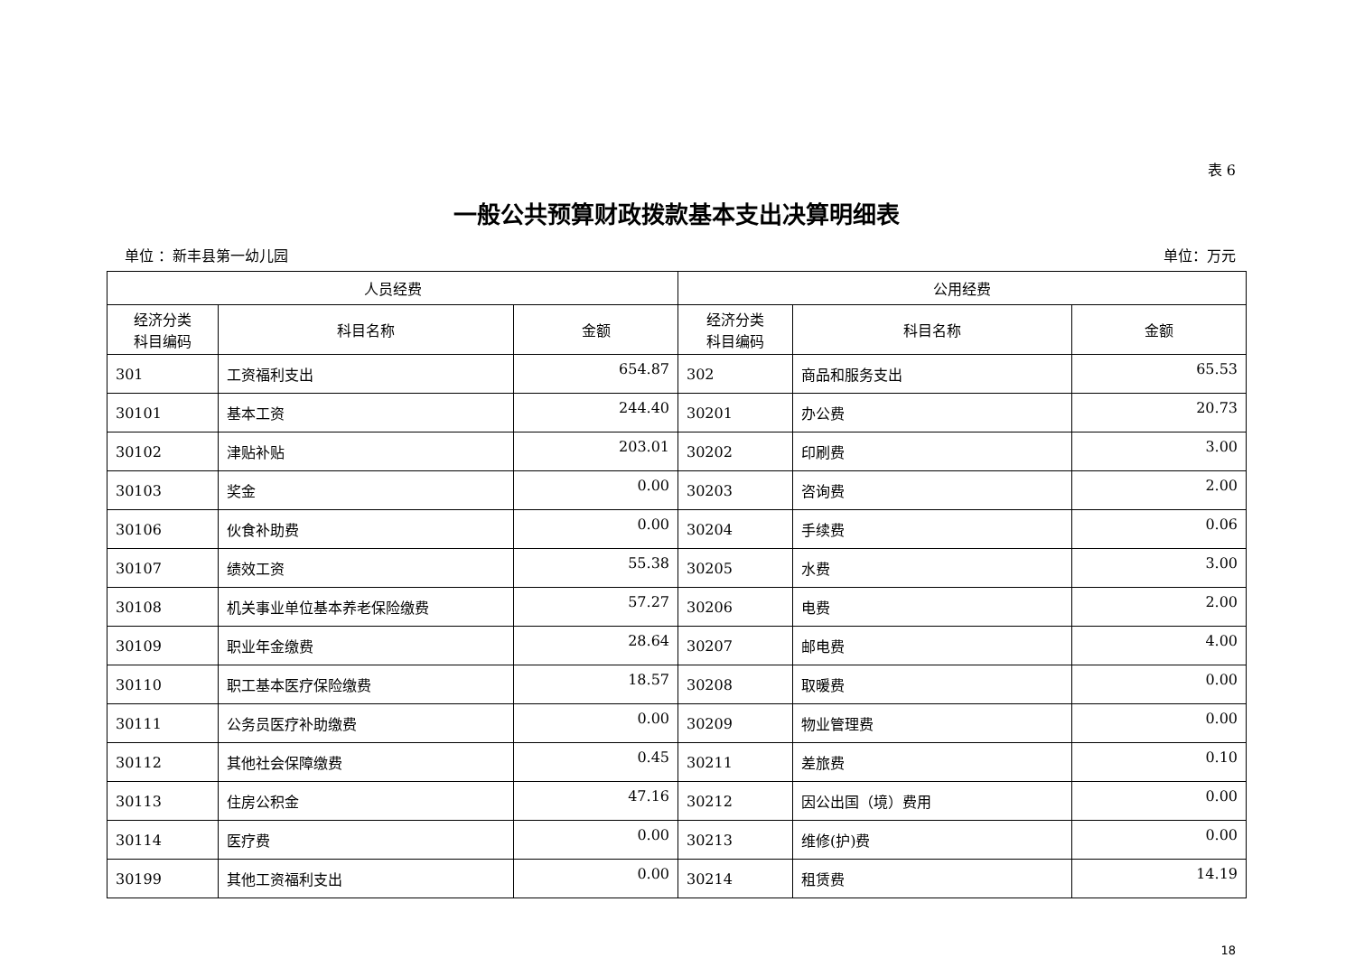表 6
一般公共预算财政拨款基本支出决算明细表
单位 ：新丰县第一幼儿园 单位：万元
| 人员经费 | | | 公用经费 | | |
| --- | --- | --- | --- | --- | --- |
| 经济分类 科目编码 | 科目名称 | 金额 | 经济分类 科目编码 | 科目名称 | 金额 |
| 301 | 工资福利支出 | 654.87 | 302 | 商品和服务支出 | 65.53 |
| 30101 | 基本工资 | 244.40 | 30201 | 办公费 | 20.73 |
| 30102 | 津贴补贴 | 203.01 | 30202 | 印刷费 | 3.00 |
| 30103 | 奖金 | 0.00 | 30203 | 咨询费 | 2.00 |
| 30106 | 伙食补助费 | 0.00 | 30204 | 手续费 | 0.06 |
| 30107 | 绩效工资 | 55.38 | 30205 | 水费 | 3.00 |
| 30108 | 机关事业单位基本养老保险缴费 | 57.27 | 30206 | 电费 | 2.00 |
| 30109 | 职业年金缴费 | 28.64 | 30207 | 邮电费 | 4.00 |
| 30110 | 职工基本医疗保险缴费 | 18.57 | 30208 | 取暖费 | 0.00 |
| 30111 | 公务员医疗补助缴费 | 0.00 | 30209 | 物业管理费 | 0.00 |
| 30112 | 其他社会保障缴费 | 0.45 | 30211 | 差旅费 | 0.10 |
| 30113 | 住房公积金 | 47.16 | 30212 | 因公出国（境）费用 | 0.00 |
| 30114 | 医疗费 | 0.00 | 30213 | 维修(护)费 | 0.00 |
| 30199 | 其他工资福利支出 | 0.00 | 30214 | 租赁费 | 14.19 |
18